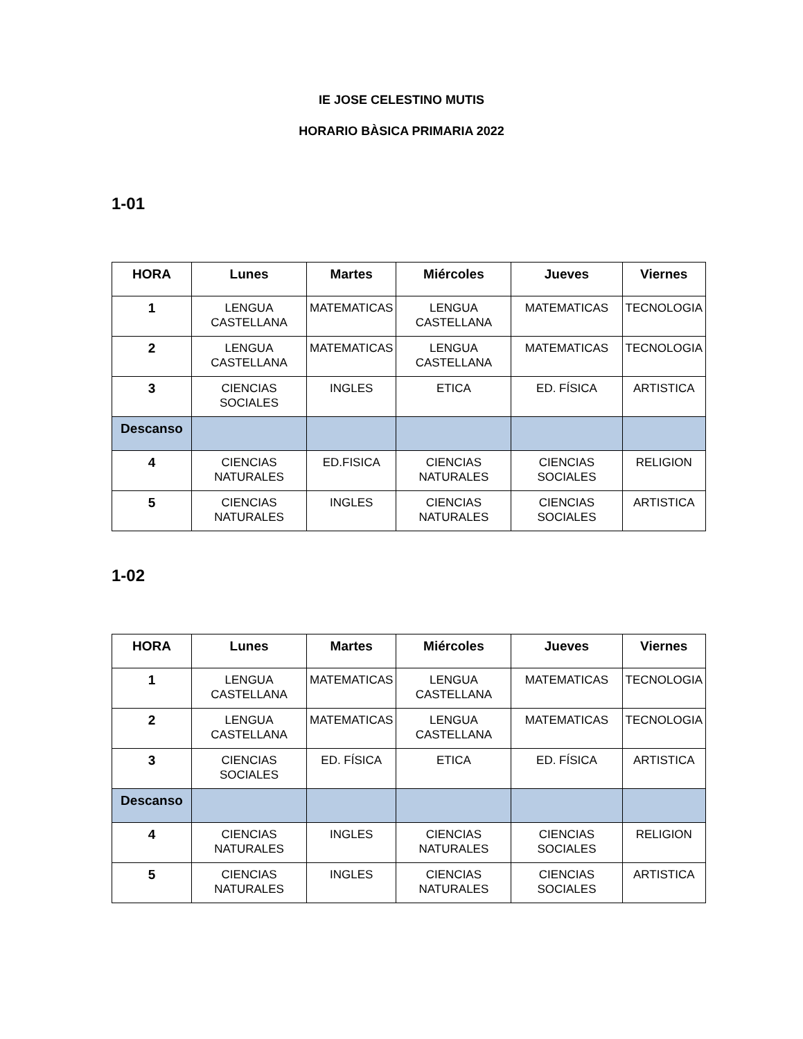IE JOSE CELESTINO MUTIS
HORARIO BÀSICA PRIMARIA 2022
1-01
| HORA | Lunes | Martes | Miércoles | Jueves | Viernes |
| --- | --- | --- | --- | --- | --- |
| 1 | LENGUA CASTELLANA | MATEMATICAS | LENGUA CASTELLANA | MATEMATICAS | TECNOLOGIA |
| 2 | LENGUA CASTELLANA | MATEMATICAS | LENGUA CASTELLANA | MATEMATICAS | TECNOLOGIA |
| 3 | CIENCIAS SOCIALES | INGLES | ETICA | ED. FÍSICA | ARTISTICA |
| Descanso | | | | | |
| 4 | CIENCIAS NATURALES | ED.FISICA | CIENCIAS NATURALES | CIENCIAS SOCIALES | RELIGION |
| 5 | CIENCIAS NATURALES | INGLES | CIENCIAS NATURALES | CIENCIAS SOCIALES | ARTISTICA |
1-02
| HORA | Lunes | Martes | Miércoles | Jueves | Viernes |
| --- | --- | --- | --- | --- | --- |
| 1 | LENGUA CASTELLANA | MATEMATICAS | LENGUA CASTELLANA | MATEMATICAS | TECNOLOGIA |
| 2 | LENGUA CASTELLANA | MATEMATICAS | LENGUA CASTELLANA | MATEMATICAS | TECNOLOGIA |
| 3 | CIENCIAS SOCIALES | ED. FÍSICA | ETICA | ED. FÍSICA | ARTISTICA |
| Descanso | | | | | |
| 4 | CIENCIAS NATURALES | INGLES | CIENCIAS NATURALES | CIENCIAS SOCIALES | RELIGION |
| 5 | CIENCIAS NATURALES | INGLES | CIENCIAS NATURALES | CIENCIAS SOCIALES | ARTISTICA |